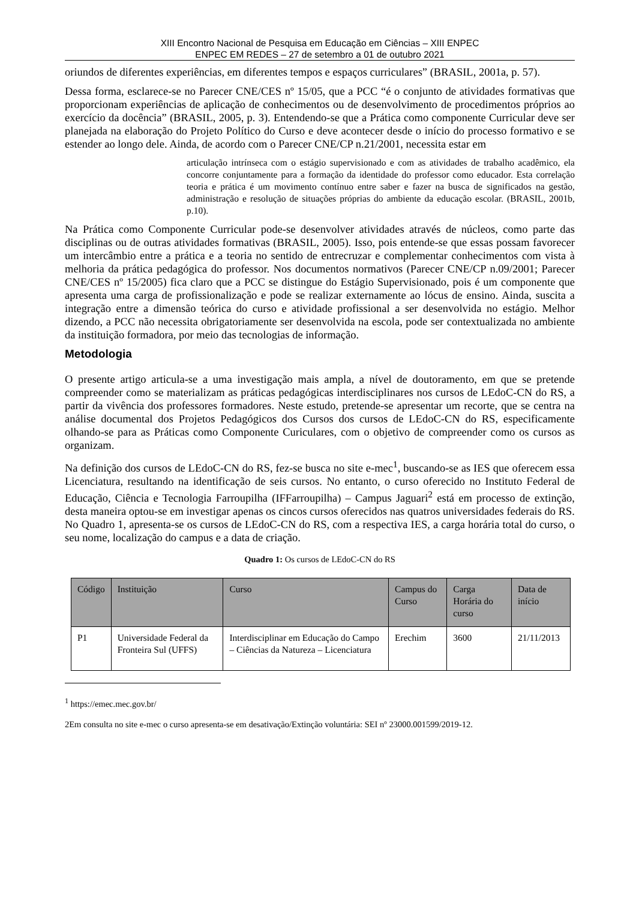XIII Encontro Nacional de Pesquisa em Educação em Ciências – XIII ENPEC
ENPEC EM REDES – 27 de setembro a 01 de outubro 2021
oriundos de diferentes experiências, em diferentes tempos e espaços curriculares” (BRASIL, 2001a, p. 57).
Dessa forma, esclarece-se no Parecer CNE/CES nº 15/05, que a PCC “é o conjunto de atividades formativas que proporcionam experiências de aplicação de conhecimentos ou de desenvolvimento de procedimentos próprios ao exercício da docência” (BRASIL, 2005, p. 3). Entendendo-se que a Prática como componente Curricular deve ser planejada na elaboração do Projeto Político do Curso e deve acontecer desde o início do processo formativo e se estender ao longo dele. Ainda, de acordo com o Parecer CNE/CP n.21/2001, necessita estar em
articulação intrínseca com o estágio supervisionado e com as atividades de trabalho acadêmico, ela concorre conjuntamente para a formação da identidade do professor como educador. Esta correlação teoria e prática é um movimento contínuo entre saber e fazer na busca de significados na gestão, administração e resolução de situações próprias do ambiente da educação escolar. (BRASIL, 2001b, p.10).
Na Prática como Componente Curricular pode-se desenvolver atividades através de núcleos, como parte das disciplinas ou de outras atividades formativas (BRASIL, 2005). Isso, pois entende-se que essas possam favorecer um intercâmbio entre a prática e a teoria no sentido de entrecruzar e complementar conhecimentos com vista à melhoria da prática pedagógica do professor. Nos documentos normativos (Parecer CNE/CP n.09/2001; Parecer CNE/CES nº 15/2005) fica claro que a PCC se distingue do Estágio Supervisionado, pois é um componente que apresenta uma carga de profissionalização e pode se realizar externamente ao lócus de ensino. Ainda, suscita a integração entre a dimensão teórica do curso e atividade profissional a ser desenvolvida no estágio. Melhor dizendo, a PCC não necessita obrigatoriamente ser desenvolvida na escola, pode ser contextualizada no ambiente da instituição formadora, por meio das tecnologias de informação.
Metodologia
O presente artigo articula-se a uma investigação mais ampla, a nível de doutoramento, em que se pretende compreender como se materializam as práticas pedagógicas interdisciplinares nos cursos de LEdoC-CN do RS, a partir da vivência dos professores formadores. Neste estudo, pretende-se apresentar um recorte, que se centra na análise documental dos Projetos Pedagógicos dos Cursos dos cursos de LEdoC-CN do RS, especificamente olhando-se para as Práticas como Componente Curiculares, com o objetivo de compreender como os cursos as organizam.
Na definição dos cursos de LEdoC-CN do RS, fez-se busca no site e-mec<sup>1</sup>, buscando-se as IES que oferecem essa Licenciatura, resultando na identificação de seis cursos. No entanto, o curso oferecido no Instituto Federal de Educação, Ciência e Tecnologia Farroupilha (IFFarroupilha) – Campus Jaguari<sup>2</sup> está em processo de extinção, desta maneira optou-se em investigar apenas os cincos cursos oferecidos nas quatros universidades federais do RS. No Quadro 1, apresenta-se os cursos de LEdoC-CN do RS, com a respectiva IES, a carga horária total do curso, o seu nome, localização do campus e a data de criação.
Quadro 1: Os cursos de LEdoC-CN do RS
| Código | Instituição | Curso | Campus do Curso | Carga Horária do curso | Data de início |
| --- | --- | --- | --- | --- | --- |
| P1 | Universidade Federal da Fronteira Sul (UFFS) | Interdisciplinar em Educação do Campo – Ciências da Natureza – Licenciatura | Erechim | 3600 | 21/11/2013 |
<sup>1</sup> https://emec.mec.gov.br/
2Em consulta no site e-mec o curso apresenta-se em desativação/Extinção voluntária: SEI nº 23000.001599/2019-12.